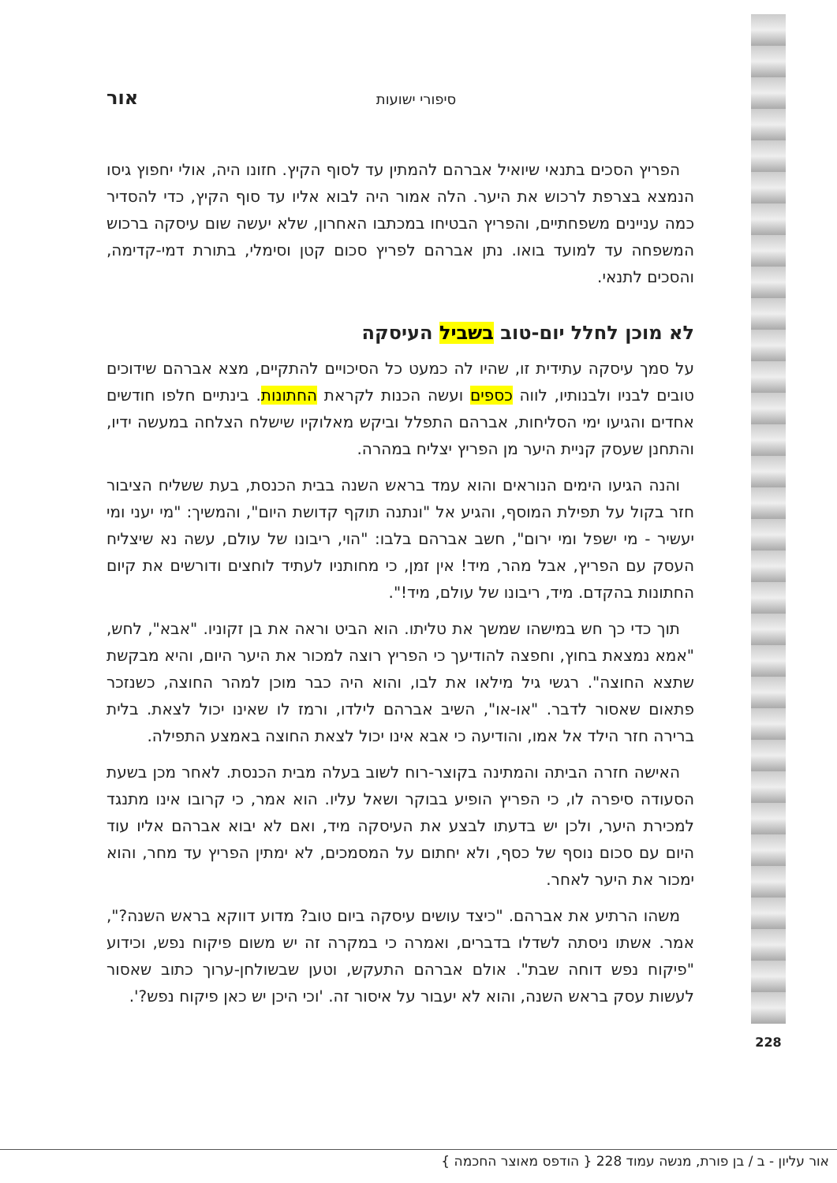228
סיפורי ישועות אור
הפריץ הסכים בתנאי שיואיל אברהם להמתין עד לסוף הקיץ. חזונו היה, אולי יחפוץ גיסו הנמצא בצרפת לרכוש את היער. הלה אמור היה לבוא אליו עד סוף הקיץ, כדי להסדיר כמה עניינים משפחתיים, והפריץ הבטיחו במכתבו האחרון, שלא יעשה שום עיסקה ברכוש המשפחה עד למועד בואו. נתן אברהם לפריץ סכום קטן וסימלי, בתורת דמי-קדימה, והסכים לתנאי.
לא מוכן לחלל יום-טוב בשביל העיסקה
על סמך עיסקה עתידית זו, שהיו לה כמעט כל הסיכויים להתקיים, מצא אברהם שידוכים טובים לבניו ולבנותיו, לווה כספים ועשה הכנות לקראת החתונות. בינתיים חלפו חודשים אחדים והגיעו ימי הסליחות, אברהם התפלל וביקש מאלוקיו שישלח הצלחה במעשה ידיו, והתחנן שעסק קניית היער מן הפריץ יצליח במהרה.
והנה הגיעו הימים הנוראים והוא עמד בראש השנה בבית הכנסת, בעת ששליח הציבור חזר בקול על תפילת המוסף, והגיע אל "ונתנה תוקף קדושת היום", והמשיך: "מי יעני ומי יעשיר - מי ישפל ומי ירום", חשב אברהם בלבו: "הוי, ריבונו של עולם, עשה נא שיצליח העסק עם הפריץ, אבל מהר, מיד! אין זמן, כי מחותניו לעתיד לוחצים ודורשים את קיום החתונות בהקדם. מיד, ריבונו של עולם, מיד!".
תוך כדי כך חש במישהו שמשך את טליתו. הוא הביט וראה את בן זקוניו. "אבא", לחש, "אמא נמצאת בחוץ, וחפצה להודיעך כי הפריץ רוצה למכור את היער היום, והיא מבקשת שתצא החוצה". רגשי גיל מילאו את לבו, והוא היה כבר מוכן למהר החוצה, כשנזכר פתאום שאסור לדבר. "או-או", השיב אברהם לילדו, ורמז לו שאינו יכול לצאת. בלית ברירה חזר הילד אל אמו, והודיעה כי אבא אינו יכול לצאת החוצה באמצע התפילה.
האישה חזרה הביתה והמתינה בקוצר-רוח לשוב בעלה מבית הכנסת. לאחר מכן בשעת הסעודה סיפרה לו, כי הפריץ הופיע בבוקר ושאל עליו. הוא אמר, כי קרובו אינו מתנגד למכירת היער, ולכן יש בדעתו לבצע את העיסקה מיד, ואם לא יבוא אברהם אליו עוד היום עם סכום נוסף של כסף, ולא יחתום על המסמכים, לא ימתין הפריץ עד מחר, והוא ימכור את היער לאחר.
משהו הרתיע את אברהם. "כיצד עושים עיסקה ביום טוב? מדוע דווקא בראש השנה?", אמר. אשתו ניסתה לשדלו בדברים, ואמרה כי במקרה זה יש משום פיקוח נפש, וכידוע "פיקוח נפש דוחה שבת". אולם אברהם התעקש, וטען שבשולחן-ערוך כתוב שאסור לעשות עסק בראש השנה, והוא לא יעבור על איסור זה. 'וכי היכן יש כאן פיקוח נפש?'.
אור עליון - ב / בן פורת, מנשה עמוד 228 { הודפס מאוצר החכמה }